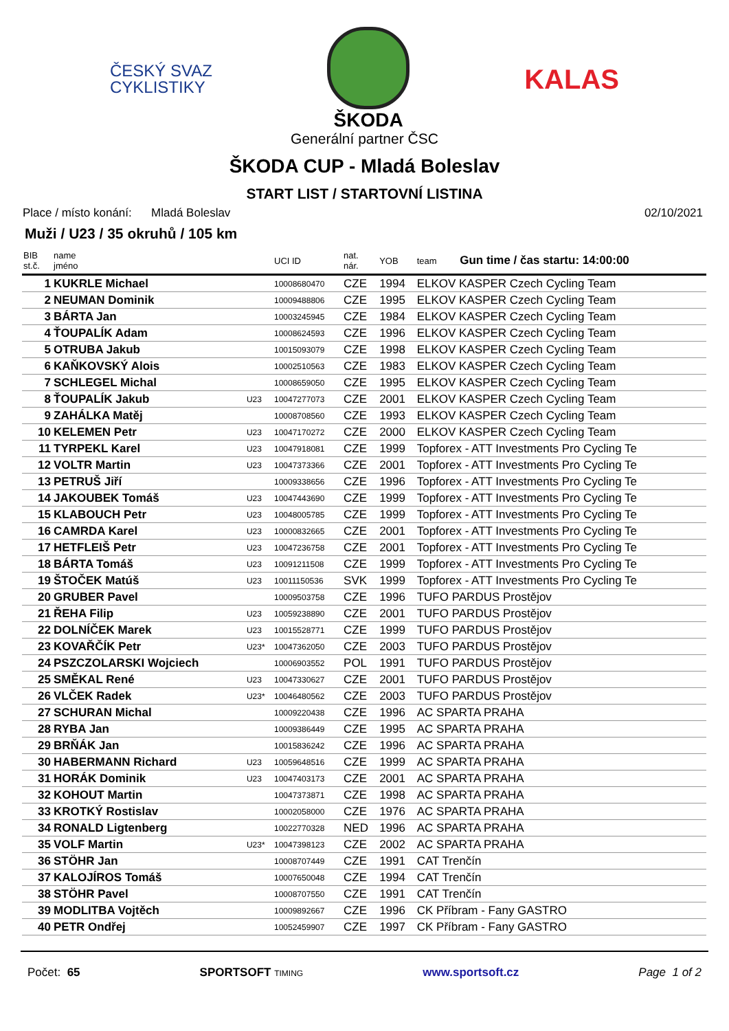ČESKÝ SVAZ
CYKLISTIKY
ŠKODA
KALAS
Generální partner ČSC
ŠKODA CUP - Mladá Boleslav
START LIST / STARTOVNÍ LISTINA
Place / místo konání: Mladá Boleslav 02/10/2021
Muži / U23 / 35 okruhů / 105 km
| BIB st.č. | name jméno | | UCI ID | nat. nár. | YOB | team Gun time / čas startu: 14:00:00 |
| --- | --- | --- | --- | --- | --- | --- |
| 1 | KUKRLE Michael | | 10008680470 | CZE | 1994 | ELKOV KASPER Czech Cycling Team |
| 2 | NEUMAN Dominik | | 10009488806 | CZE | 1995 | ELKOV KASPER Czech Cycling Team |
| 3 | BÁRTA Jan | | 10003245945 | CZE | 1984 | ELKOV KASPER Czech Cycling Team |
| 4 | ŤOUPALÍK Adam | | 10008624593 | CZE | 1996 | ELKOV KASPER Czech Cycling Team |
| 5 | OTRUBA Jakub | | 10015093079 | CZE | 1998 | ELKOV KASPER Czech Cycling Team |
| 6 | KAŇKOVSKÝ Alois | | 10002510563 | CZE | 1983 | ELKOV KASPER Czech Cycling Team |
| 7 | SCHLEGEL Michal | | 10008659050 | CZE | 1995 | ELKOV KASPER Czech Cycling Team |
| 8 | ŤOUPALÍK Jakub | U23 | 10047277073 | CZE | 2001 | ELKOV KASPER Czech Cycling Team |
| 9 | ZAHÁLKA Matěj | | 10008708560 | CZE | 1993 | ELKOV KASPER Czech Cycling Team |
| 10 | KELEMEN Petr | U23 | 10047170272 | CZE | 2000 | ELKOV KASPER Czech Cycling Team |
| 11 | TYRPEKL Karel | U23 | 10047918081 | CZE | 1999 | Topforex - ATT Investments Pro Cycling Te |
| 12 | VOLTR Martin | U23 | 10047373366 | CZE | 2001 | Topforex - ATT Investments Pro Cycling Te |
| 13 | PETRUŠ Jiří | | 10009338656 | CZE | 1996 | Topforex - ATT Investments Pro Cycling Te |
| 14 | JAKOUBEK Tomáš | U23 | 10047443690 | CZE | 1999 | Topforex - ATT Investments Pro Cycling Te |
| 15 | KLABOUCH Petr | U23 | 10048005785 | CZE | 1999 | Topforex - ATT Investments Pro Cycling Te |
| 16 | CAMRDA Karel | U23 | 10000832665 | CZE | 2001 | Topforex - ATT Investments Pro Cycling Te |
| 17 | HETFLEIŠ Petr | U23 | 10047236758 | CZE | 2001 | Topforex - ATT Investments Pro Cycling Te |
| 18 | BÁRTA Tomáš | U23 | 10091211508 | CZE | 1999 | Topforex - ATT Investments Pro Cycling Te |
| 19 | ŠTOČEK Matúš | U23 | 10011150536 | SVK | 1999 | Topforex - ATT Investments Pro Cycling Te |
| 20 | GRUBER Pavel | | 10009503758 | CZE | 1996 | TUFO PARDUS Prostějov |
| 21 | ŘEHA Filip | U23 | 10059238890 | CZE | 2001 | TUFO PARDUS Prostějov |
| 22 | DOLNÍČEK Marek | U23 | 10015528771 | CZE | 1999 | TUFO PARDUS Prostějov |
| 23 | KOVAŘČÍK Petr | U23* | 10047362050 | CZE | 2003 | TUFO PARDUS Prostějov |
| 24 | PSZCZOLARSKI Wojciech | | 10006903552 | POL | 1991 | TUFO PARDUS Prostějov |
| 25 | SMĚKAL René | U23 | 10047330627 | CZE | 2001 | TUFO PARDUS Prostějov |
| 26 | VLČEK Radek | U23* | 10046480562 | CZE | 2003 | TUFO PARDUS Prostějov |
| 27 | SCHURAN Michal | | 10009220438 | CZE | 1996 | AC SPARTA PRAHA |
| 28 | RYBA Jan | | 10009386449 | CZE | 1995 | AC SPARTA PRAHA |
| 29 | BRŇÁK Jan | | 10015836242 | CZE | 1996 | AC SPARTA PRAHA |
| 30 | HABERMANN Richard | U23 | 10059648516 | CZE | 1999 | AC SPARTA PRAHA |
| 31 | HORÁK Dominik | U23 | 10047403173 | CZE | 2001 | AC SPARTA PRAHA |
| 32 | KOHOUT Martin | | 10047373871 | CZE | 1998 | AC SPARTA PRAHA |
| 33 | KROTKÝ Rostislav | | 10002058000 | CZE | 1976 | AC SPARTA PRAHA |
| 34 | RONALD Ligtenberg | | 10022770328 | NED | 1996 | AC SPARTA PRAHA |
| 35 | VOLF Martin | U23* | 10047398123 | CZE | 2002 | AC SPARTA PRAHA |
| 36 | STÖHR Jan | | 10008707449 | CZE | 1991 | CAT Trenčín |
| 37 | KALOJÍROS Tomáš | | 10007650048 | CZE | 1994 | CAT Trenčín |
| 38 | STÖHR Pavel | | 10008707550 | CZE | 1991 | CAT Trenčín |
| 39 | MODLITBA Vojtěch | | 10009892667 | CZE | 1996 | CK Příbram - Fany GASTRO |
| 40 | PETR Ondřej | | 10052459907 | CZE | 1997 | CK Příbram - Fany GASTRO |
Počet: 65 SPORTSOFT TIMING www.sportsoft.cz Page 1 of 2